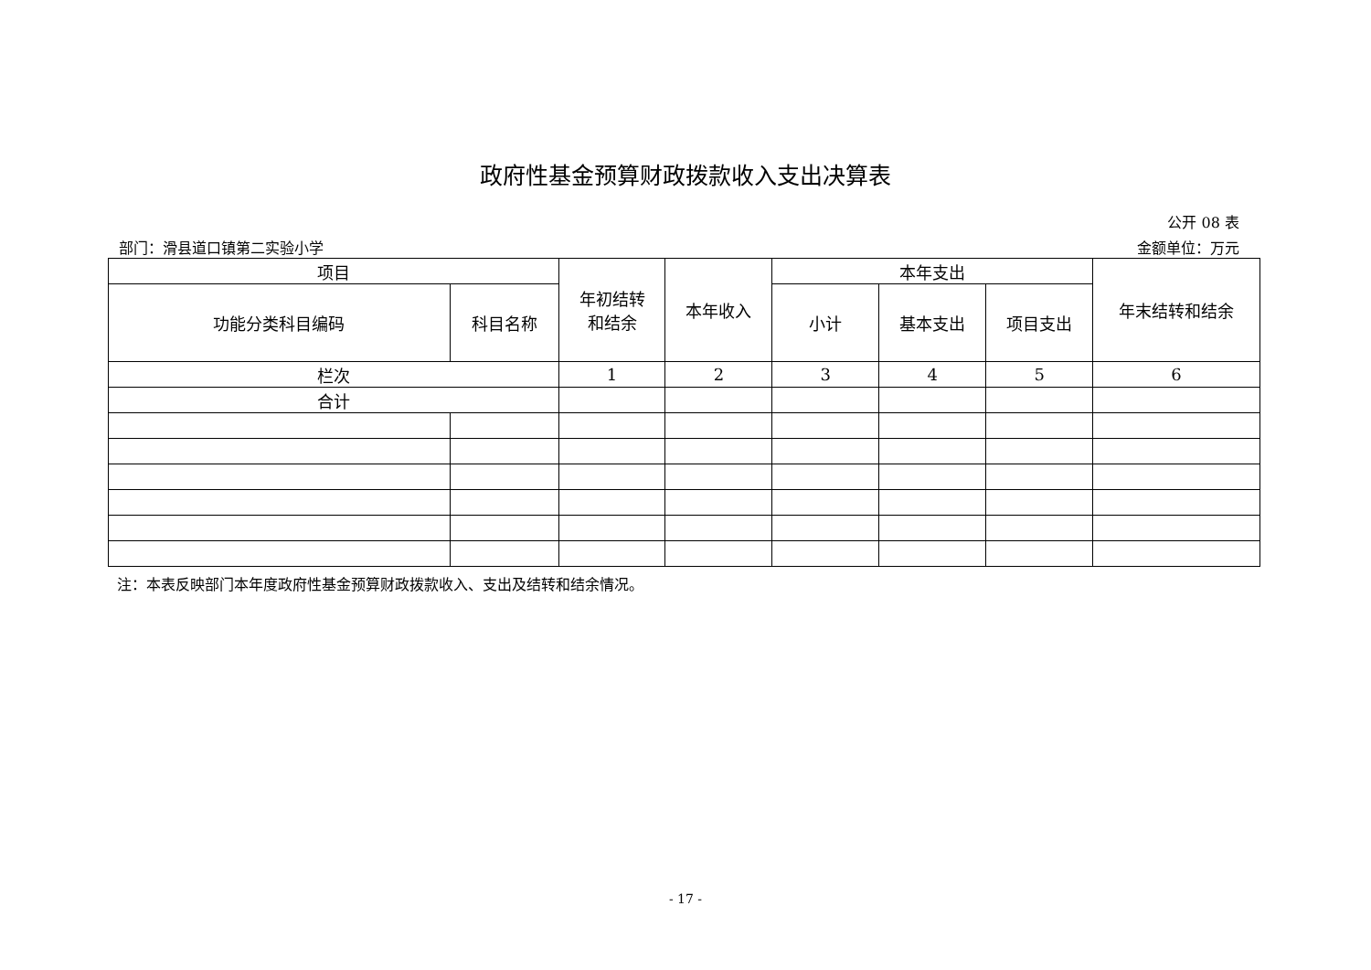政府性基金预算财政拨款收入支出决算表
公开 08 表
部门：滑县道口镇第二实验小学 金额单位：万元
| 项目 | | 年初结转 和结余 | 本年收入 | 本年支出 | | | 年末结转和结余 |
| --- | --- | --- | --- | --- | --- | --- | --- |
| 功能分类科目编码 | 科目名称 | | | 小计 | 基本支出 | 项目支出 | |
| 栏次 | | 1 | 2 | 3 | 4 | 5 | 6 |
| 合计 | | | | | | | |
注：本表反映部门本年度政府性基金预算财政拨款收入、支出及结转和结余情况。
- 17 -